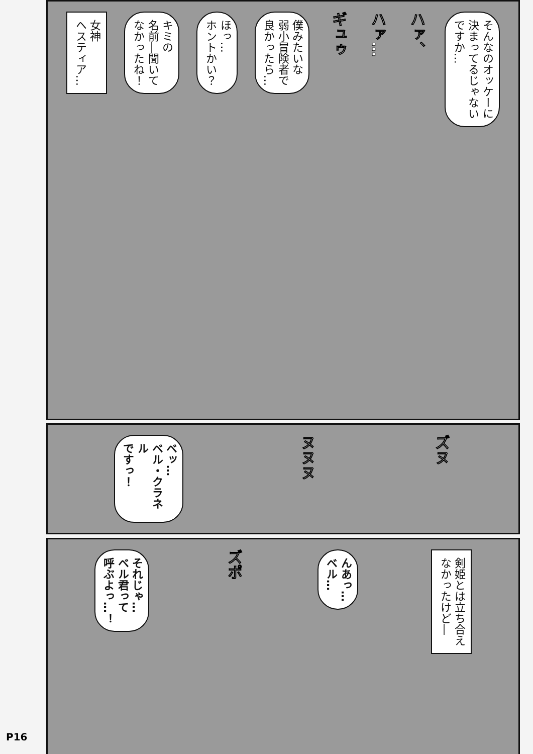そんなのオッケーに
決まってるじゃない
ですか…
ハァ、
ハァ…
ギュゥ
僕みたいな
弱小冒険者で
良かったら…
ほっ…
ホントかい？
キミの
名前―聞いて
なかったね！
女神
ヘスティア…
ズヌ
ヌヌヌ
ベッ…
ベル・クラネル
ですっ！
剣姫とは立ち合え
なかったけど―
んあっ…
ベル…
ズポ
それじゃ…
ベル君って
呼ぶよっ…！
P16